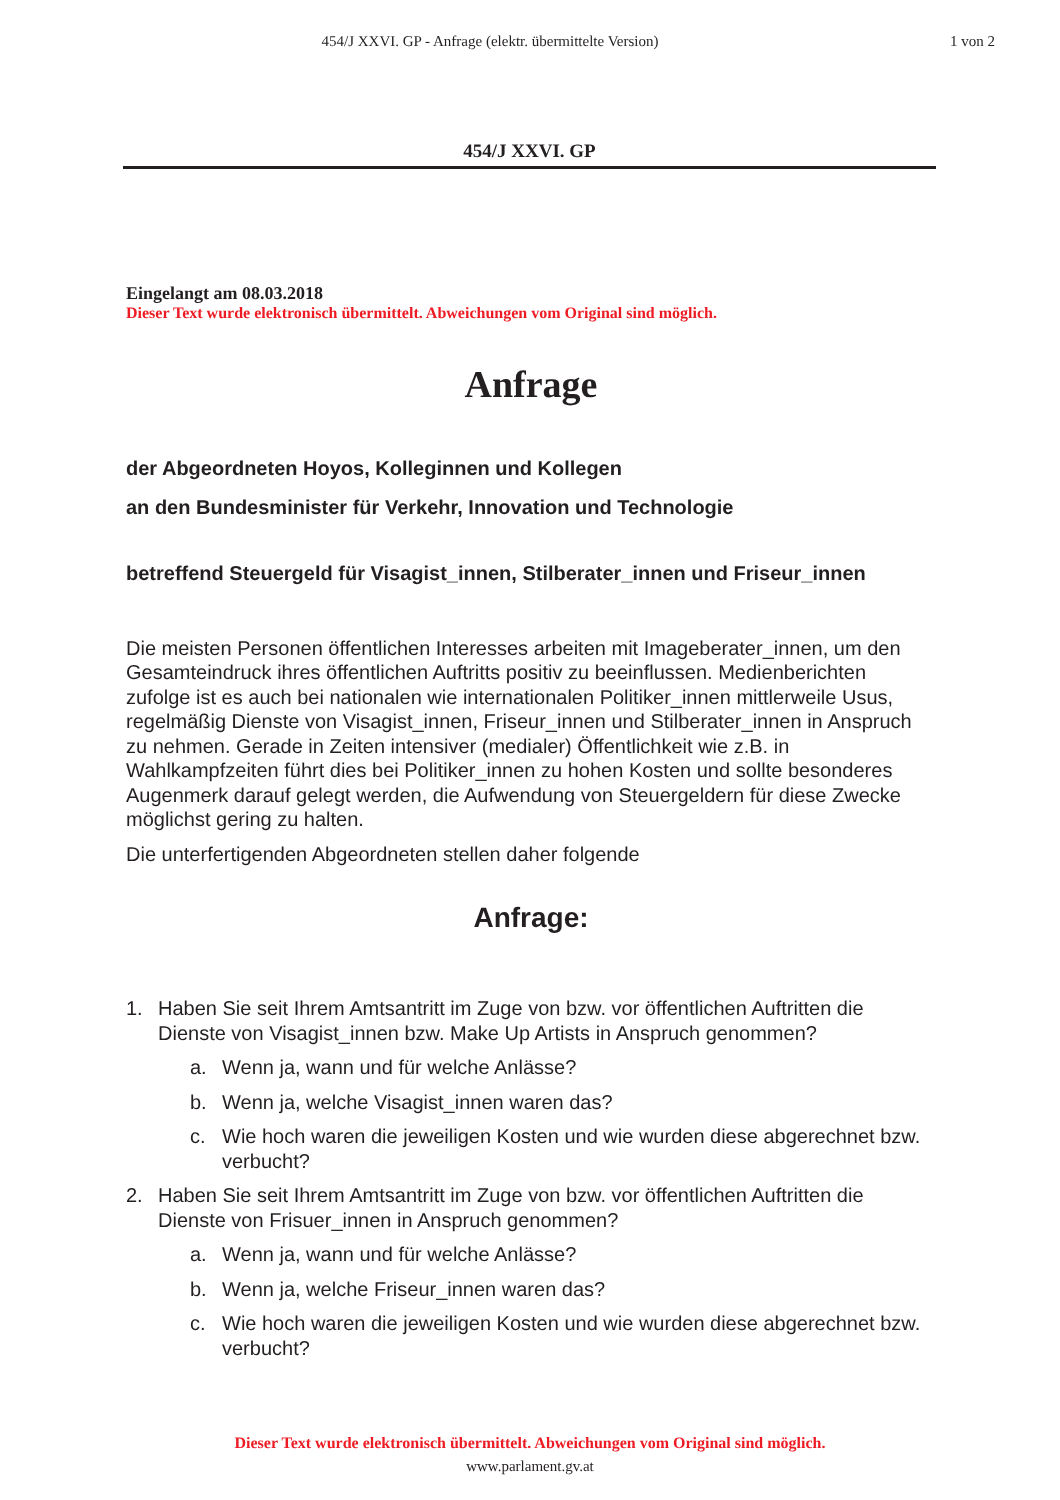454/J XXVI. GP - Anfrage (elektr. übermittelte Version)
1 von 2
454/J XXVI. GP
Eingelangt am 08.03.2018
Dieser Text wurde elektronisch übermittelt. Abweichungen vom Original sind möglich.
Anfrage
der Abgeordneten Hoyos, Kolleginnen und Kollegen
an den Bundesminister für Verkehr, Innovation und Technologie
betreffend Steuergeld für Visagist_innen, Stilberater_innen und Friseur_innen
Die meisten Personen öffentlichen Interesses arbeiten mit Imageberater_innen, um den Gesamteindruck ihres öffentlichen Auftritts positiv zu beeinflussen. Medienberichten zufolge ist es auch bei nationalen wie internationalen Politiker_innen mittlerweile Usus, regelmäßig Dienste von Visagist_innen, Friseur_innen und Stilberater_innen in Anspruch zu nehmen. Gerade in Zeiten intensiver (medialer) Öffentlichkeit wie z.B. in Wahlkampfzeiten führt dies bei Politiker_innen zu hohen Kosten und sollte besonderes Augenmerk darauf gelegt werden, die Aufwendung von Steuergeldern für diese Zwecke möglichst gering zu halten.
Die unterfertigenden Abgeordneten stellen daher folgende
Anfrage:
1. Haben Sie seit Ihrem Amtsantritt im Zuge von bzw. vor öffentlichen Auftritten die Dienste von Visagist_innen bzw. Make Up Artists in Anspruch genommen?
a. Wenn ja, wann und für welche Anlässe?
b. Wenn ja, welche Visagist_innen waren das?
c. Wie hoch waren die jeweiligen Kosten und wie wurden diese abgerechnet bzw. verbucht?
2. Haben Sie seit Ihrem Amtsantritt im Zuge von bzw. vor öffentlichen Auftritten die Dienste von Frisuer_innen in Anspruch genommen?
a. Wenn ja, wann und für welche Anlässe?
b. Wenn ja, welche Friseur_innen waren das?
c. Wie hoch waren die jeweiligen Kosten und wie wurden diese abgerechnet bzw. verbucht?
Dieser Text wurde elektronisch übermittelt. Abweichungen vom Original sind möglich.
www.parlament.gv.at